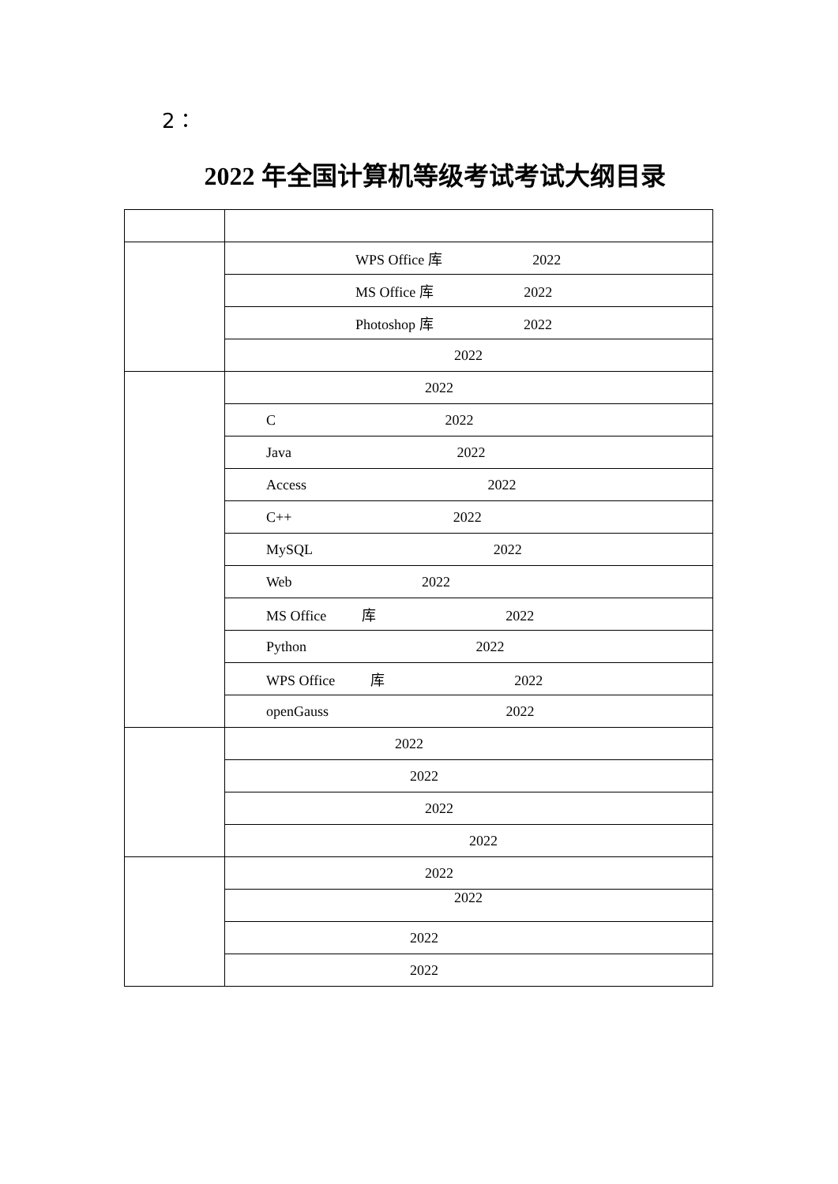2：
2022 年全国计算机等级考试考试大纲目录
| | WPS Office 库 2022 |
| | MS Office 库 2022 |
| | Photoshop 库 2022 |
| | 2022 |
| | 2022 |
| | C 2022 |
| | Java 2022 |
| | Access 2022 |
| | C++ 2022 |
| | MySQL 2022 |
| | Web 2022 |
| | MS Office 库 2022 |
| | Python 2022 |
| | WPS Office 库 2022 |
| | openGauss 2022 |
| | 2022 |
| | 2022 |
| | 2022 |
| | 2022 |
| | 2022 |
| | 2022 |
| | 2022 |
| | 2022 |